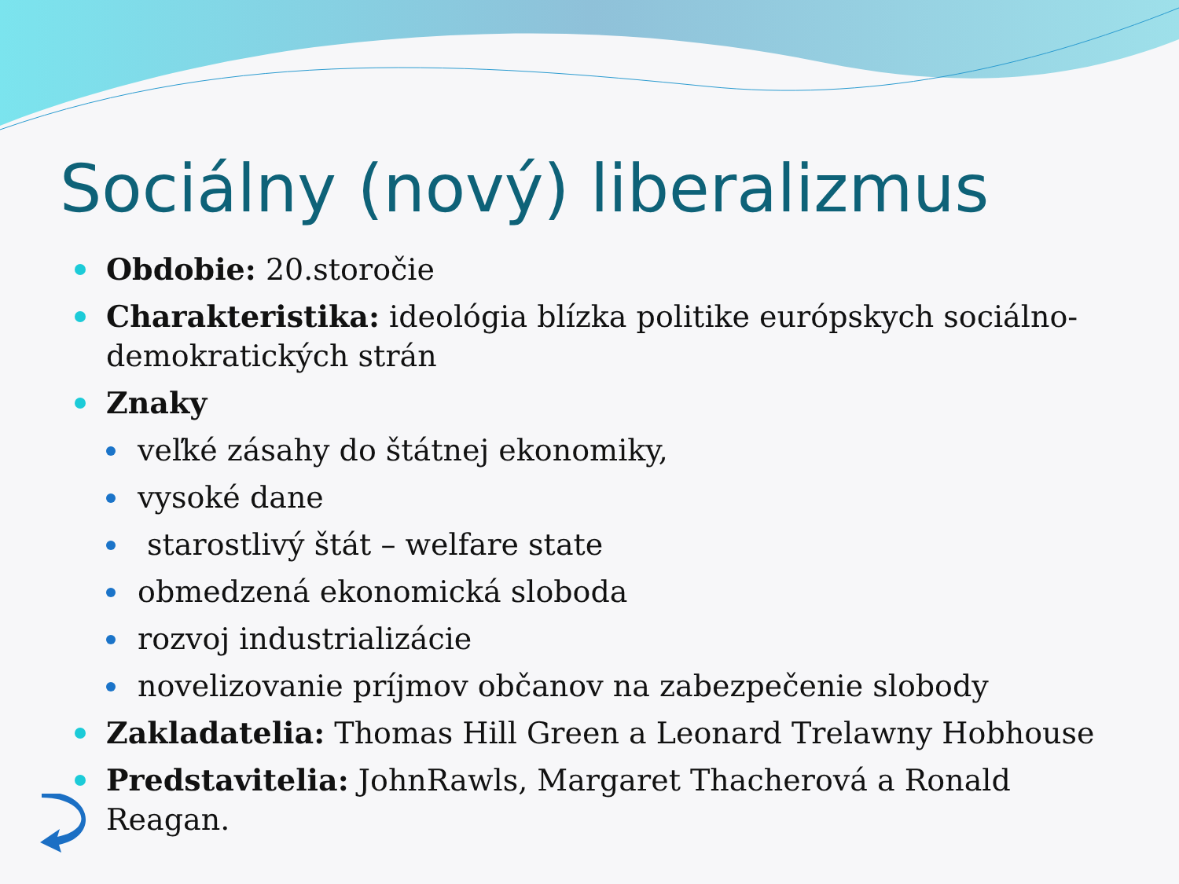Sociálny (nový) liberalizmus
Obdobie: 20.storočie
Charakteristika: ideológia blízka politike európskych sociálno-demokratických strán
Znaky
veľké zásahy do štátnej ekonomiky,
vysoké dane
starostlivý štát – welfare state
obmedzená ekonomická sloboda
rozvoj industrializácie
novelizovanie príjmov občanov na zabezpečenie slobody
Zakladatelia: Thomas Hill Green a Leonard Trelawny Hobhouse
Predstavitelia: JohnRawls, Margaret Thacherová a Ronald Reagan.